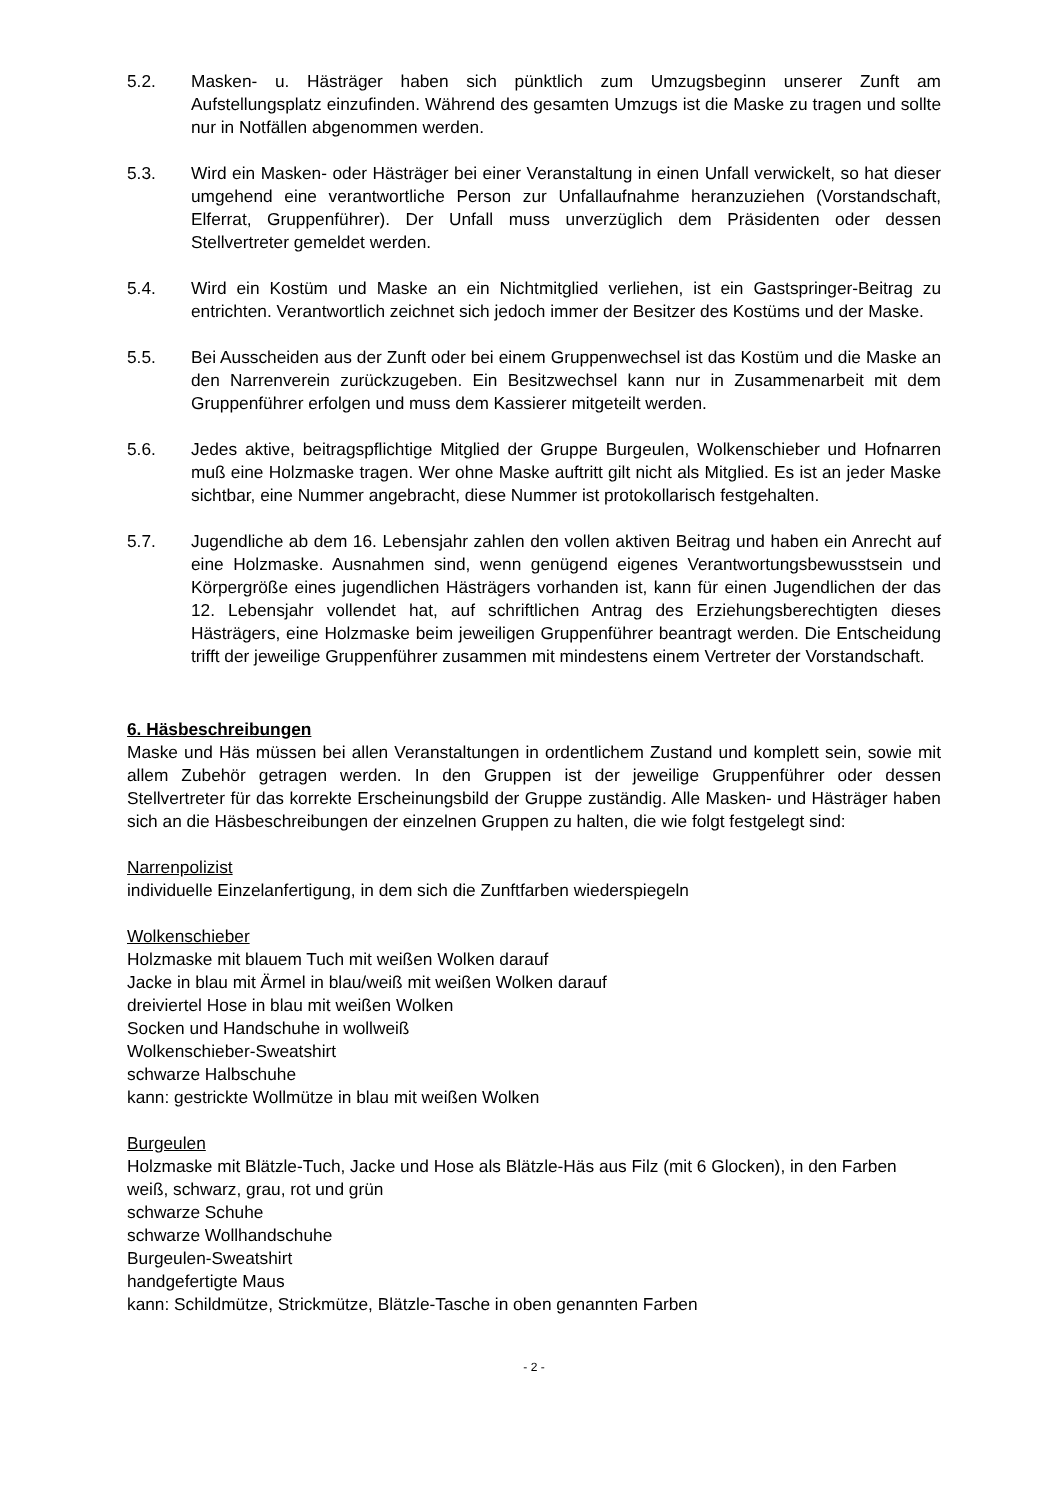5.2. Masken- u. Hästräger haben sich pünktlich zum Umzugsbeginn unserer Zunft am Aufstellungsplatz einzufinden. Während des gesamten Umzugs ist die Maske zu tragen und sollte nur in Notfällen abgenommen werden.
5.3. Wird ein Masken- oder Hästräger bei einer Veranstaltung in einen Unfall verwickelt, so hat dieser umgehend eine verantwortliche Person zur Unfallaufnahme heranzuziehen (Vorstandschaft, Elferrat, Gruppenführer). Der Unfall muss unverzüglich dem Präsidenten oder dessen Stellvertreter gemeldet werden.
5.4. Wird ein Kostüm und Maske an ein Nichtmitglied verliehen, ist ein Gastspringer-Beitrag zu entrichten. Verantwortlich zeichnet sich jedoch immer der Besitzer des Kostüms und der Maske.
5.5. Bei Ausscheiden aus der Zunft oder bei einem Gruppenwechsel ist das Kostüm und die Maske an den Narrenverein zurückzugeben. Ein Besitzwechsel kann nur in Zusammenarbeit mit dem Gruppenführer erfolgen und muss dem Kassierer mitgeteilt werden.
5.6. Jedes aktive, beitragspflichtige Mitglied der Gruppe Burgeulen, Wolkenschieber und Hofnarren muß eine Holzmaske tragen. Wer ohne Maske auftritt gilt nicht als Mitglied. Es ist an jeder Maske sichtbar, eine Nummer angebracht, diese Nummer ist protokollarisch festgehalten.
5.7. Jugendliche ab dem 16. Lebensjahr zahlen den vollen aktiven Beitrag und haben ein Anrecht auf eine Holzmaske. Ausnahmen sind, wenn genügend eigenes Verantwortungsbewusstsein und Körpergröße eines jugendlichen Hästrägers vorhanden ist, kann für einen Jugendlichen der das 12. Lebensjahr vollendet hat, auf schriftlichen Antrag des Erziehungsberechtigten dieses Hästrägers, eine Holzmaske beim jeweiligen Gruppenführer beantragt werden. Die Entscheidung trifft der jeweilige Gruppenführer zusammen mit mindestens einem Vertreter der Vorstandschaft.
6. Häsbeschreibungen
Maske und Häs müssen bei allen Veranstaltungen in ordentlichem Zustand und komplett sein, sowie mit allem Zubehör getragen werden. In den Gruppen ist der jeweilige Gruppenführer oder dessen Stellvertreter für das korrekte Erscheinungsbild der Gruppe zuständig. Alle Masken- und Hästräger haben sich an die Häsbeschreibungen der einzelnen Gruppen zu halten, die wie folgt festgelegt sind:
Narrenpolizist
individuelle Einzelanfertigung, in dem sich die Zunftfarben wiederspiegeln
Wolkenschieber
Holzmaske mit blauem Tuch mit weißen Wolken darauf
Jacke in blau mit Ärmel in blau/weiß mit weißen Wolken darauf
dreiviertel Hose in blau mit weißen Wolken
Socken und Handschuhe in wollweiß
Wolkenschieber-Sweatshirt
schwarze Halbschuhe
kann: gestrickte Wollmütze in blau mit weißen Wolken
Burgeulen
Holzmaske mit Blätzle-Tuch, Jacke und Hose als Blätzle-Häs aus Filz (mit 6 Glocken), in den Farben weiß, schwarz, grau, rot und grün
schwarze Schuhe
schwarze Wollhandschuhe
Burgeulen-Sweatshirt
handgefertigte Maus
kann: Schildmütze, Strickmütze, Blätzle-Tasche in oben genannten Farben
- 2 -